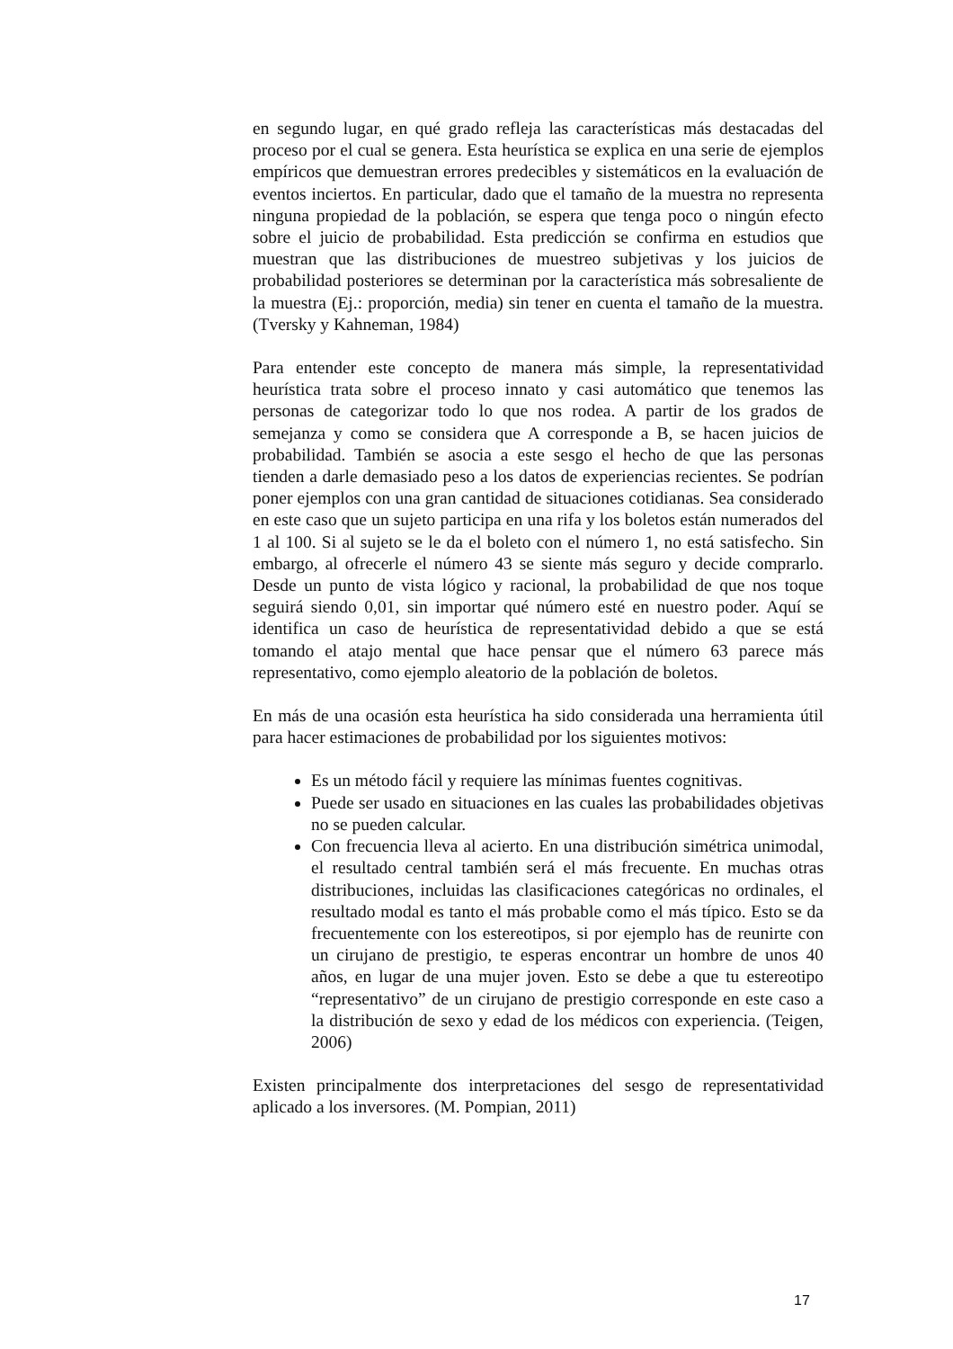en segundo lugar, en qué grado refleja las características más destacadas del proceso por el cual se genera. Esta heurística se explica en una serie de ejemplos empíricos que demuestran errores predecibles y sistemáticos en la evaluación de eventos inciertos. En particular, dado que el tamaño de la muestra no representa ninguna propiedad de la población, se espera que tenga poco o ningún efecto sobre el juicio de probabilidad. Esta predicción se confirma en estudios que muestran que las distribuciones de muestreo subjetivas y los juicios de probabilidad posteriores se determinan por la característica más sobresaliente de la muestra (Ej.: proporción, media) sin tener en cuenta el tamaño de la muestra. (Tversky y Kahneman, 1984)
Para entender este concepto de manera más simple, la representatividad heurística trata sobre el proceso innato y casi automático que tenemos las personas de categorizar todo lo que nos rodea. A partir de los grados de semejanza y como se considera que A corresponde a B, se hacen juicios de probabilidad. También se asocia a este sesgo el hecho de que las personas tienden a darle demasiado peso a los datos de experiencias recientes. Se podrían poner ejemplos con una gran cantidad de situaciones cotidianas. Sea considerado en este caso que un sujeto participa en una rifa y los boletos están numerados del 1 al 100. Si al sujeto se le da el boleto con el número 1, no está satisfecho. Sin embargo, al ofrecerle el número 43 se siente más seguro y decide comprarlo. Desde un punto de vista lógico y racional, la probabilidad de que nos toque seguirá siendo 0,01, sin importar qué número esté en nuestro poder. Aquí se identifica un caso de heurística de representatividad debido a que se está tomando el atajo mental que hace pensar que el número 63 parece más representativo, como ejemplo aleatorio de la población de boletos.
En más de una ocasión esta heurística ha sido considerada una herramienta útil para hacer estimaciones de probabilidad por los siguientes motivos:
Es un método fácil y requiere las mínimas fuentes cognitivas.
Puede ser usado en situaciones en las cuales las probabilidades objetivas no se pueden calcular.
Con frecuencia lleva al acierto. En una distribución simétrica unimodal, el resultado central también será el más frecuente. En muchas otras distribuciones, incluidas las clasificaciones categóricas no ordinales, el resultado modal es tanto el más probable como el más típico. Esto se da frecuentemente con los estereotipos, si por ejemplo has de reunirte con un cirujano de prestigio, te esperas encontrar un hombre de unos 40 años, en lugar de una mujer joven. Esto se debe a que tu estereotipo “representativo” de un cirujano de prestigio corresponde en este caso a la distribución de sexo y edad de los médicos con experiencia. (Teigen, 2006)
Existen principalmente dos interpretaciones del sesgo de representatividad aplicado a los inversores. (M. Pompian, 2011)
17